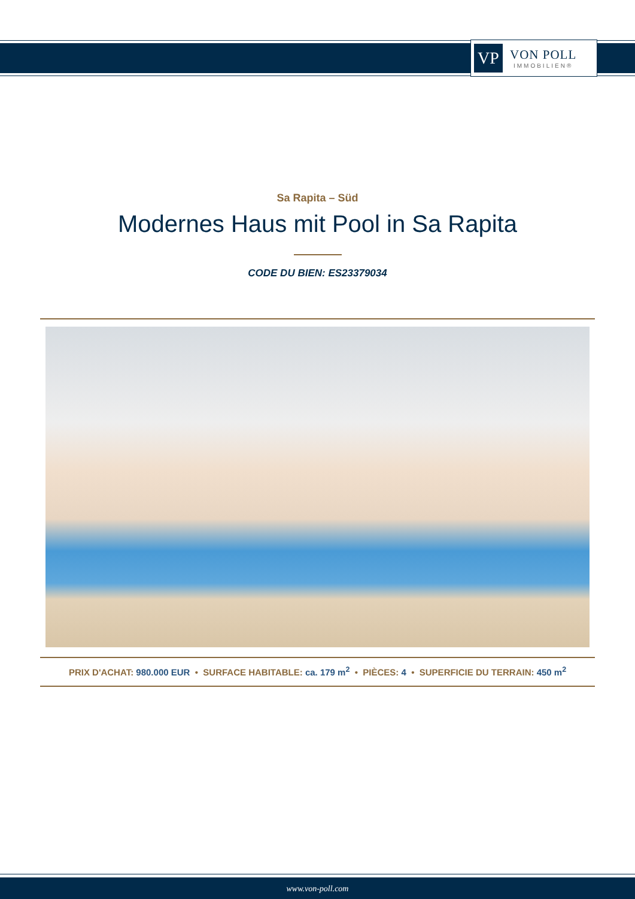VP
VON POLL
IMMOBILIEN®
Sa Rapita – Süd
Modernes Haus mit Pool in Sa Rapita
CODE DU BIEN: ES23379034
PRIX D'ACHAT: 980.000 EUR • SURFACE HABITABLE: ca. 179 m<sup>2</sup> • PIÈCES: 4 • SUPERFICIE DU TERRAIN: 450 m<sup>2</sup>
www.von-poll.com